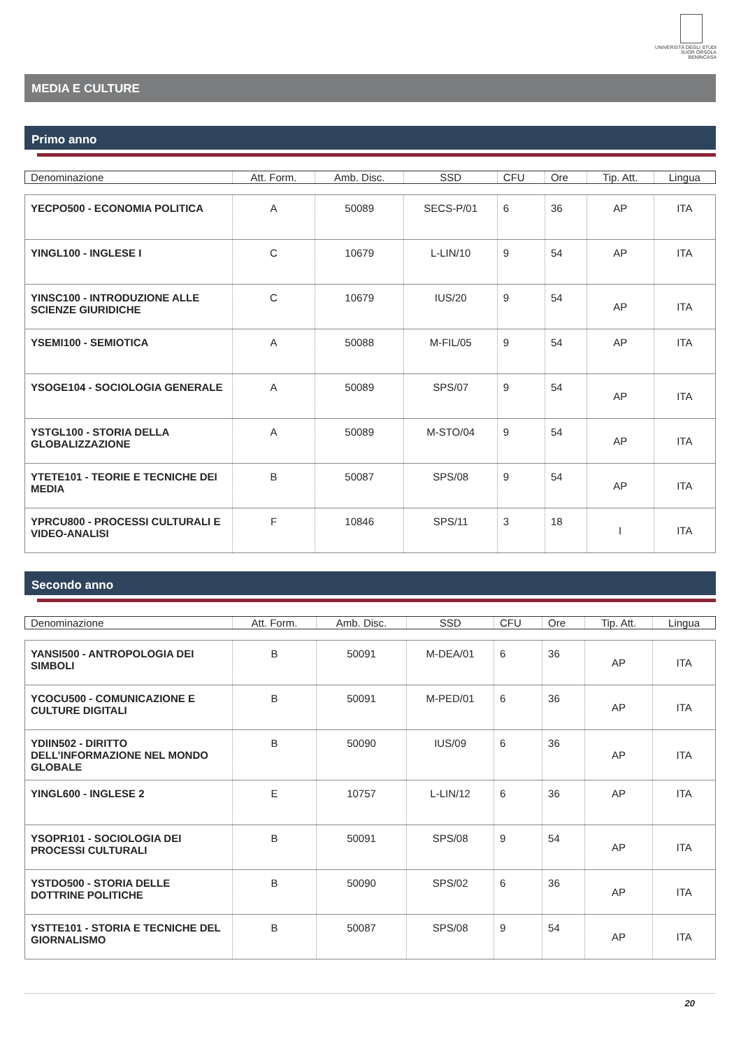UNIVERSITÀ DEGLI STUDI
SUOR ORSOLA
BENINCASA
MEDIA E CULTURE
Primo anno
| Denominazione | Att. Form. | Amb. Disc. | SSD | CFU | Ore | Tip. Att. | Lingua |
| YECPO500 - ECONOMIA POLITICA | A | 50089 | SECS-P/01 | 6 | 36 | AP | ITA |
| YINGL100 - INGLESE I | C | 10679 | L-LIN/10 | 9 | 54 | AP | ITA |
| YINSC100 - INTRODUZIONE ALLE SCIENZE GIURIDICHE | C | 10679 | IUS/20 | 9 | 54 | AP | ITA |
| YSEMI100 - SEMIOTICA | A | 50088 | M-FIL/05 | 9 | 54 | AP | ITA |
| YSOGE104 - SOCIOLOGIA GENERALE | A | 50089 | SPS/07 | 9 | 54 | AP | ITA |
| YSTGL100 - STORIA DELLA GLOBALIZZAZIONE | A | 50089 | M-STO/04 | 9 | 54 | AP | ITA |
| YTETE101 - TEORIE E TECNICHE DEI MEDIA | B | 50087 | SPS/08 | 9 | 54 | AP | ITA |
| YPRCU800 - PROCESSI CULTURALI E VIDEO-ANALISI | F | 10846 | SPS/11 | 3 | 18 | I | ITA |
Secondo anno
| Denominazione | Att. Form. | Amb. Disc. | SSD | CFU | Ore | Tip. Att. | Lingua |
| YANSI500 - ANTROPOLOGIA DEI SIMBOLI | B | 50091 | M-DEA/01 | 6 | 36 | AP | ITA |
| YCOCU500 - COMUNICAZIONE E CULTURE DIGITALI | B | 50091 | M-PED/01 | 6 | 36 | AP | ITA |
| YDIIN502 - DIRITTO DELL’INFORMAZIONE NEL MONDO GLOBALE | B | 50090 | IUS/09 | 6 | 36 | AP | ITA |
| YINGL600 - INGLESE 2 | E | 10757 | L-LIN/12 | 6 | 36 | AP | ITA |
| YSOPR101 - SOCIOLOGIA DEI PROCESSI CULTURALI | B | 50091 | SPS/08 | 9 | 54 | AP | ITA |
| YSTDO500 - STORIA DELLE DOTTRINE POLITICHE | B | 50090 | SPS/02 | 6 | 36 | AP | ITA |
| YSTTE101 - STORIA E TECNICHE DEL GIORNALISMO | B | 50087 | SPS/08 | 9 | 54 | AP | ITA |
20